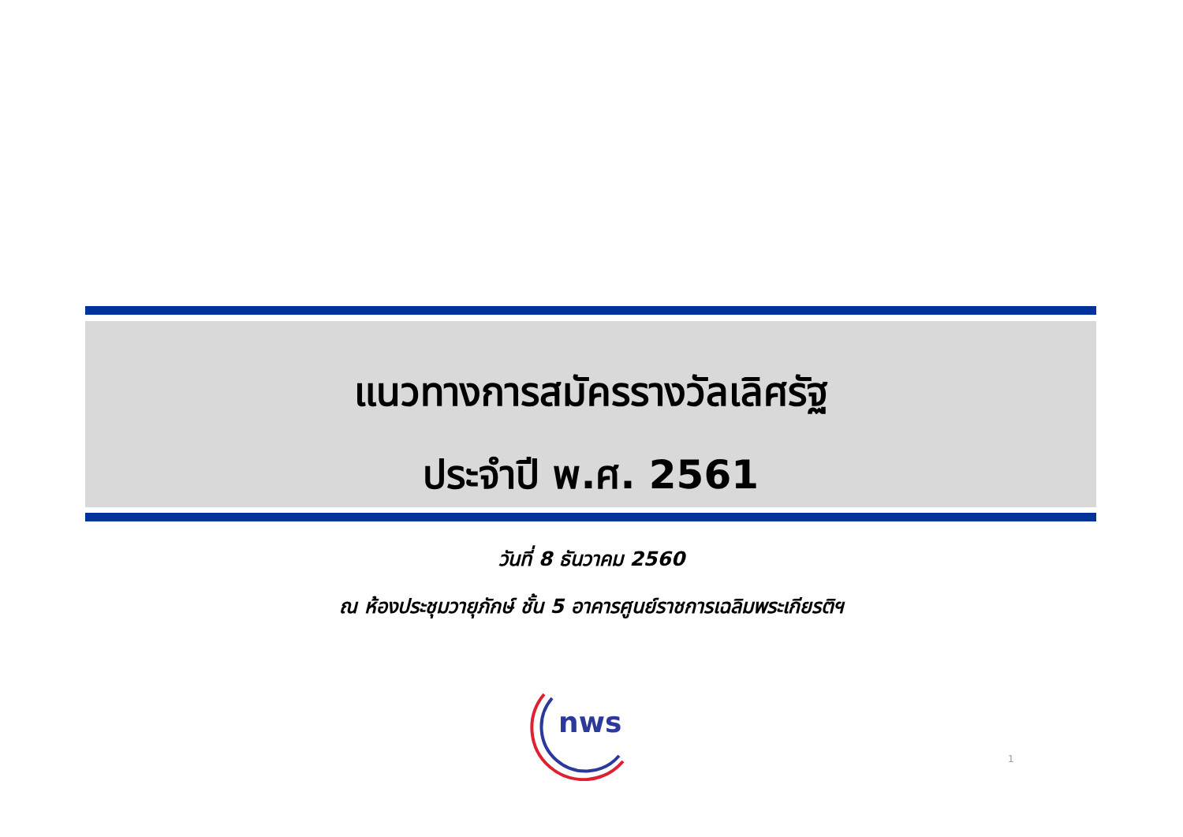แนวทางการสมัครรางวัลเลิศรัฐ
ประจำปี พ.ศ. 2561
วันที่ 8 ธันวาคม 2560
ณ ห้องประชุมวายุภักษ์ ชั้น 5 อาคารศูนย์ราชการเฉลิมพระเกียรติฯ
nws
1